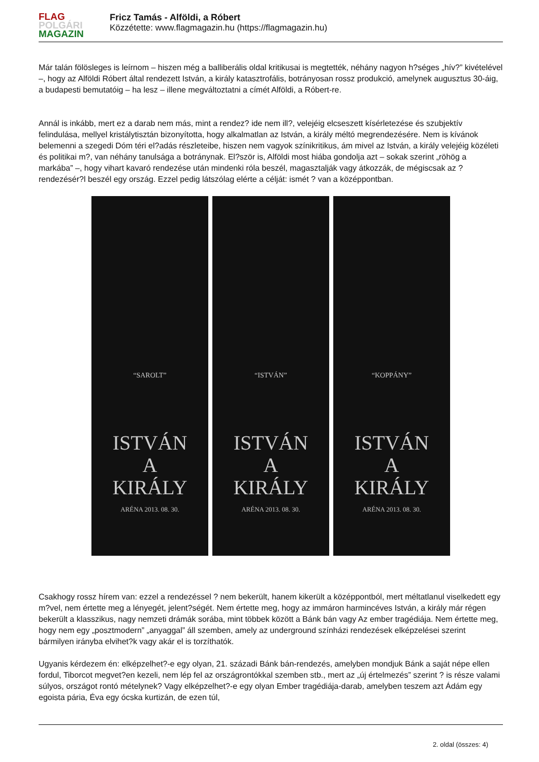FLAG
POLGÁRI
MAGAZIN
Fricz Tamás - Alföldi, a Róbert
Közzétette: www.flagmagazin.hu (https://flagmagazin.hu)
Már talán fölösleges is leírnom – hiszen még a balliberális oldal kritikusai is megtették, néhány nagyon h?séges „hív?” kivételével –, hogy az Alföldi Róbert által rendezett István, a király katasztrofális, botrányosan rossz produkció, amelynek augusztus 30-áig, a budapesti bemutatóig – ha lesz – illene megváltoztatni a címét Alföldi, a Róbert-re.
Annál is inkább, mert ez a darab nem más, mint a rendez? ide nem ill?, velejéig elcseszett kísérletezése és szubjektív felindulása, mellyel kristálytisztán bizonyította, hogy alkalmatlan az István, a király méltó megrendezésére. Nem is kívánok belemenni a szegedi Dóm téri el?adás részleteibe, hiszen nem vagyok színikritikus, ám mivel az István, a király velejéig közéleti és politikai m?, van néhány tanulsága a botránynak. El?ször is, Alföldi most hiába gondolja azt – sokak szerint „röhög a markába” –, hogy vihart kavaró rendezése után mindenki róla beszél, magasztalják vagy átkozzák, de mégiscsak az ? rendezésér?l beszél egy ország. Ezzel pedig látszólag elérte a célját: ismét ? van a középpontban.
“SAROLT”
ISTVÁN
A
KIRÁLY
ARÉNA 2013. 08. 30.
“ISTVÁN”
ISTVÁN
A
KIRÁLY
ARÉNA 2013. 08. 30.
“KOPPÁNY”
ISTVÁN
A
KIRÁLY
ARÉNA 2013. 08. 30.
Csakhogy rossz hírem van: ezzel a rendezéssel ? nem bekerült, hanem kikerült a középpontból, mert méltatlanul viselkedett egy m?vel, nem értette meg a lényegét, jelent?ségét. Nem értette meg, hogy az immáron harmincéves István, a király már régen bekerült a klasszikus, nagy nemzeti drámák sorába, mint többek között a Bánk bán vagy Az ember tragédiája. Nem értette meg, hogy nem egy „posztmodern” „anyaggal” áll szemben, amely az underground színházi rendezések elképzelései szerint bármilyen irányba elvihet?k vagy akár el is torzíthatók.
Ugyanis kérdezem én: elképzelhet?-e egy olyan, 21. századi Bánk bán-rendezés, amelyben mondjuk Bánk a saját népe ellen fordul, Tiborcot megvet?en kezeli, nem lép fel az országrontókkal szemben stb., mert az „új értelmezés” szerint ? is része valami súlyos, országot rontó mételynek? Vagy elképzelhet?-e egy olyan Ember tragédiája-darab, amelyben teszem azt Ádám egy egoista pária, Éva egy ócska kurtizán, de ezen túl,
2. oldal (összes: 4)